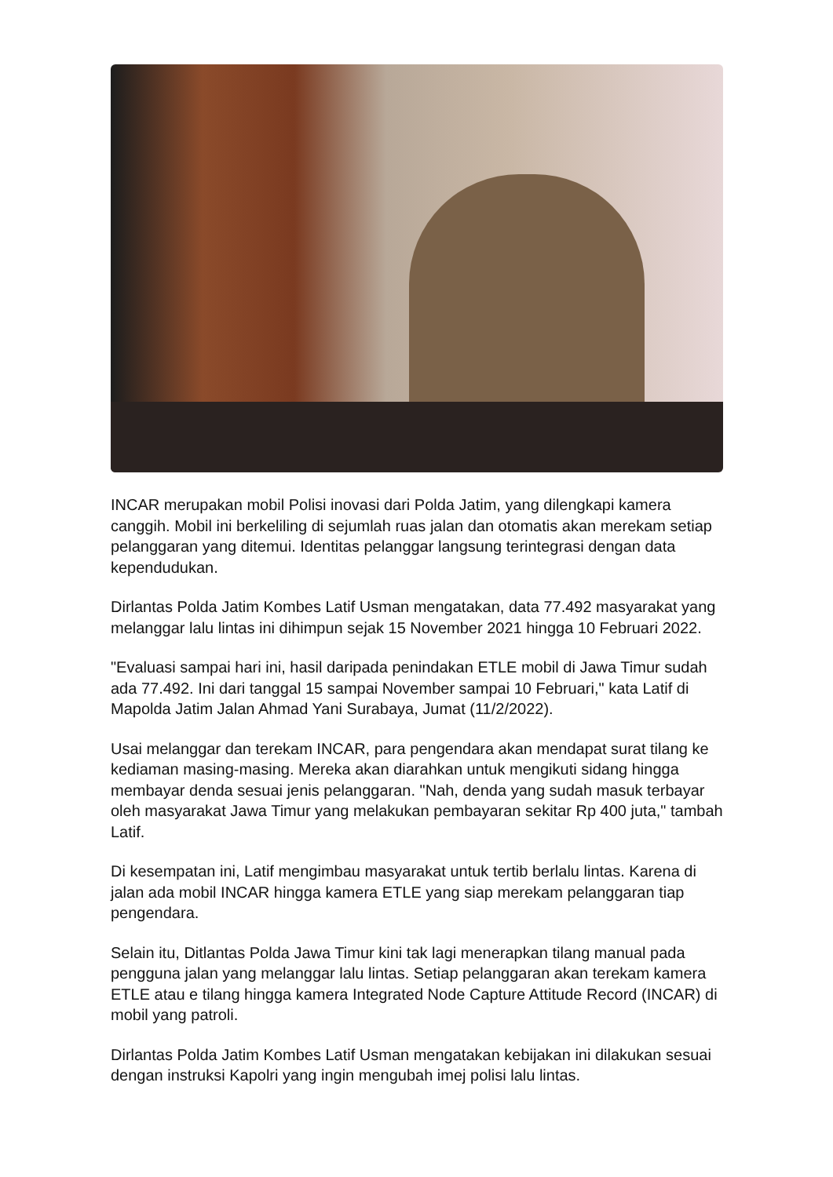INCAR merupakan mobil Polisi inovasi dari Polda Jatim, yang dilengkapi kamera canggih. Mobil ini berkeliling di sejumlah ruas jalan dan otomatis akan merekam setiap pelanggaran yang ditemui. Identitas pelanggar langsung terintegrasi dengan data kependudukan.
Dirlantas Polda Jatim Kombes Latif Usman mengatakan, data 77.492 masyarakat yang melanggar lalu lintas ini dihimpun sejak 15 November 2021 hingga 10 Februari 2022.
"Evaluasi sampai hari ini, hasil daripada penindakan ETLE mobil di Jawa Timur sudah ada 77.492. Ini dari tanggal 15 sampai November sampai 10 Februari," kata Latif di Mapolda Jatim Jalan Ahmad Yani Surabaya, Jumat (11/2/2022).
Usai melanggar dan terekam INCAR, para pengendara akan mendapat surat tilang ke kediaman masing-masing. Mereka akan diarahkan untuk mengikuti sidang hingga membayar denda sesuai jenis pelanggaran. "Nah, denda yang sudah masuk terbayar oleh masyarakat Jawa Timur yang melakukan pembayaran sekitar Rp 400 juta," tambah Latif.
Di kesempatan ini, Latif mengimbau masyarakat untuk tertib berlalu lintas. Karena di jalan ada mobil INCAR hingga kamera ETLE yang siap merekam pelanggaran tiap pengendara.
Selain itu, Ditlantas Polda Jawa Timur kini tak lagi menerapkan tilang manual pada pengguna jalan yang melanggar lalu lintas. Setiap pelanggaran akan terekam kamera ETLE atau e tilang hingga kamera Integrated Node Capture Attitude Record (INCAR) di mobil yang patroli.
Dirlantas Polda Jatim Kombes Latif Usman mengatakan kebijakan ini dilakukan sesuai dengan instruksi Kapolri yang ingin mengubah imej polisi lalu lintas.